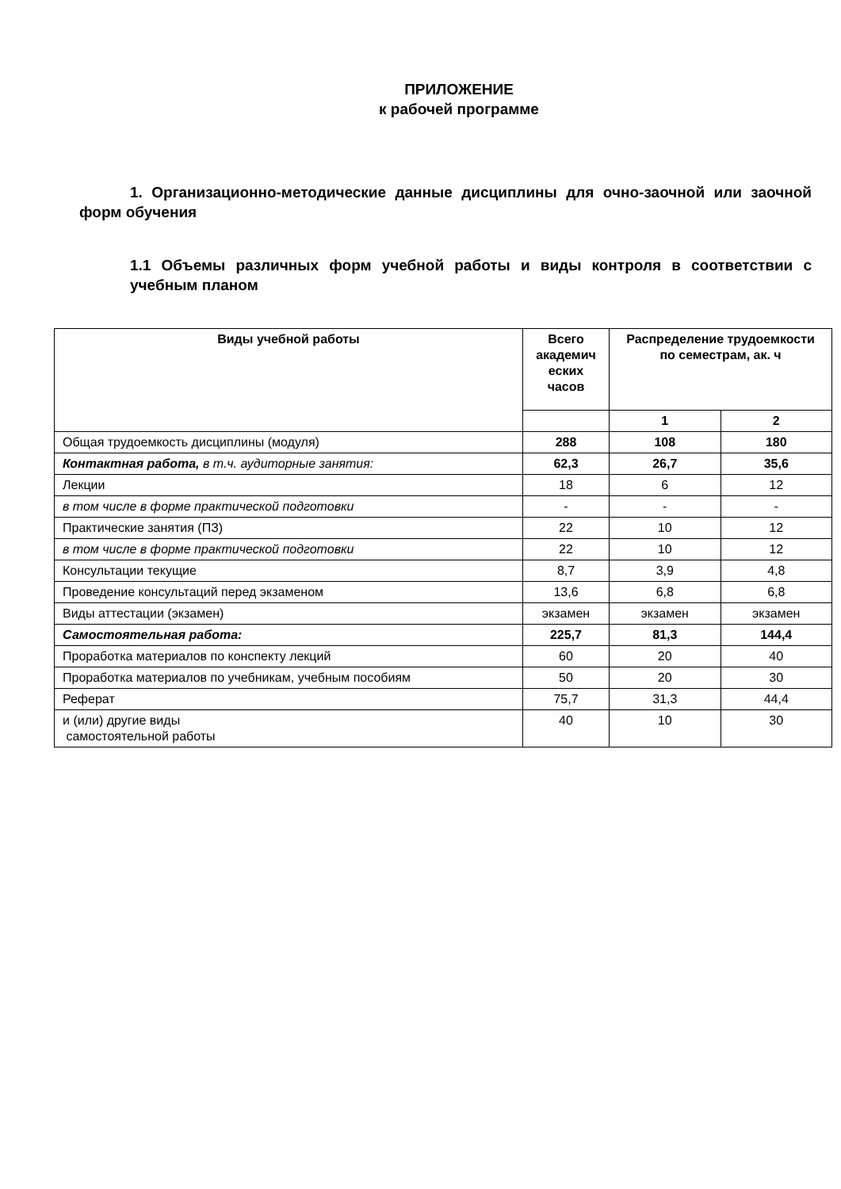ПРИЛОЖЕНИЕ
к рабочей программе
1. Организационно-методические данные дисциплины для очно-заочной или заочной форм обучения
1.1 Объемы различных форм учебной работы и виды контроля в соответствии с учебным планом
| Виды учебной работы | Всего академич еских часов | Распределение трудоемкости по семестрам, ак. ч | |
| --- | --- | --- | --- |
| | | 1 | 2 |
| Общая трудоемкость дисциплины (модуля) | 288 | 108 | 180 |
| Контактная работа, в т.ч. аудиторные занятия: | 62,3 | 26,7 | 35,6 |
| Лекции | 18 | 6 | 12 |
| в том числе в форме практической подготовки | - | - | - |
| Практические занятия (ПЗ) | 22 | 10 | 12 |
| в том числе в форме практической подготовки | 22 | 10 | 12 |
| Консультации текущие | 8,7 | 3,9 | 4,8 |
| Проведение консультаций перед экзаменом | 13,6 | 6,8 | 6,8 |
| Виды аттестации (экзамен) | экзамен | экзамен | экзамен |
| Самостоятельная работа: | 225,7 | 81,3 | 144,4 |
| Проработка материалов по конспекту лекций | 60 | 20 | 40 |
| Проработка материалов по учебникам, учебным пособиям | 50 | 20 | 30 |
| Реферат | 75,7 | 31,3 | 44,4 |
| и (или) другие виды самостоятельной работы | 40 | 10 | 30 |